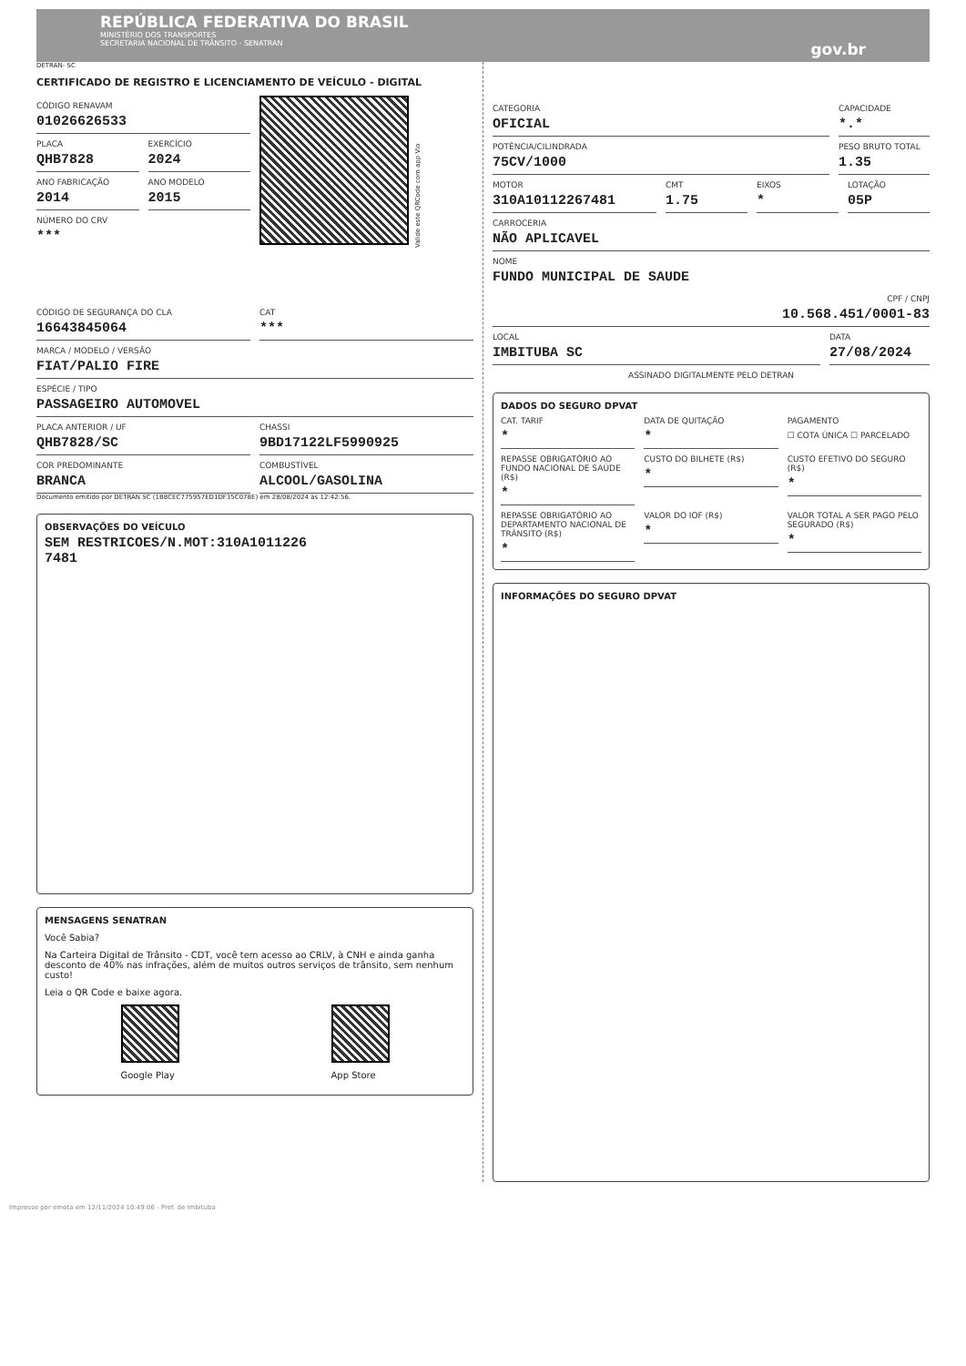REPÚBLICA FEDERATIVA DO BRASIL
MINISTÉRIO DOS TRANSPORTES
SECRETARIA NACIONAL DE TRÂNSITO - SENATRAN
gov.br
DETRAN- SC
CERTIFICADO DE REGISTRO E LICENCIAMENTO DE VEÍCULO - DIGITAL
CÓDIGO RENAVAM
01026626533
PLACA
QHB7828
EXERCÍCIO
2024
ANO FABRICAÇÃO
2014
ANO MODELO
2015
NÚMERO DO CRV
***
Valide este QRCode com app Vio
CÓDIGO DE SEGURANÇA DO CLA
16643845064
CAT
***
MARCA / MODELO / VERSÃO
FIAT/PALIO FIRE
ESPÉCIE / TIPO
PASSAGEIRO AUTOMOVEL
PLACA ANTERIOR / UF
QHB7828/SC
CHASSI
9BD17122LF5990925
COR PREDOMINANTE
BRANCA
COMBUSTÍVEL
ALCOOL/GASOLINA
Documento emitido por DETRAN SC (1B8CEC775957ED1DF35C078E) em 28/08/2024 às 12:42:56.
OBSERVAÇÕES DO VEÍCULO
SEM RESTRICOES/N.MOT:310A1011226
7481
MENSAGENS SENATRAN
Você Sabia?
Na Carteira Digital de Trânsito - CDT, você tem acesso ao CRLV, à CNH e ainda ganha desconto de 40% nas infrações, além de muitos outros serviços de trânsito, sem nenhum custo!
Leia o QR Code e baixe agora.
Google Play App Store
CATEGORIA
OFICIAL
CAPACIDADE
*.*
POTÊNCIA/CILINDRADA
75CV/1000
PESO BRUTO TOTAL
1.35
MOTOR
310A10112267481
CMT
1.75
EIXOS
*
LOTAÇÃO
05P
CARROCERIA
NÃO APLICAVEL
NOME
FUNDO MUNICIPAL DE SAUDE
CPF / CNPJ
10.568.451/0001-83
LOCAL
IMBITUBA SC
DATA
27/08/2024
ASSINADO DIGITALMENTE PELO DETRAN
DADOS DO SEGURO DPVAT
CAT. TARIF
*
DATA DE QUITAÇÃO
*
PAGAMENTO
☐ COTA ÚNICA ☐ PARCELADO
REPASSE OBRIGATÓRIO AO FUNDO NACIONAL DE SAÚDE (R$)
*
CUSTO DO BILHETE (R$)
*
CUSTO EFETIVO DO SEGURO (R$)
*
REPASSE OBRIGATÓRIO AO DEPARTAMENTO NACIONAL DE TRÂNSITO (R$)
*
VALOR DO IOF (R$)
*
VALOR TOTAL A SER PAGO PELO SEGURADO (R$)
*
INFORMAÇÕES DO SEGURO DPVAT
Impresso por emota em 12/11/2024 10:49:06 - Pref. de Imbituba